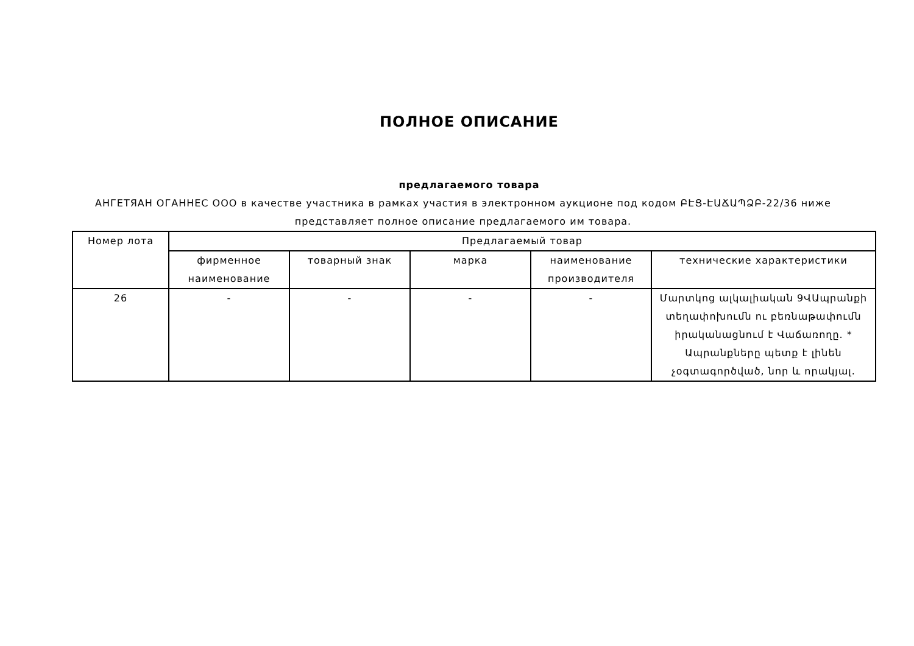ПОЛНОЕ ОПИСАНИЕ
предлагаемого товара
АНГЕТЯАН ОГАННЕС ООО в качестве участника в рамках участия в электронном аукционе под кодом ԲԷՑ-ԷԱՃԱՊՁԲ-22/36 ниже представляет полное описание предлагаемого им товара.
| Номер лота | Предлагаемый товар | | | | |
| --- | --- | --- | --- | --- | --- |
| | фирменное наименование | товарный знак | марка | наименование производителя | технические характеристики |
| 26 | - | - | - | - | Մարտկոց ալկալիական 9ՎԱպրանքի տեղափոխումն ու բեռնաթափումն իրականացնում է Վաճառողը. * Ապրանքները պետք է լինեն չօգտագործված, նոր և որակյալ. |